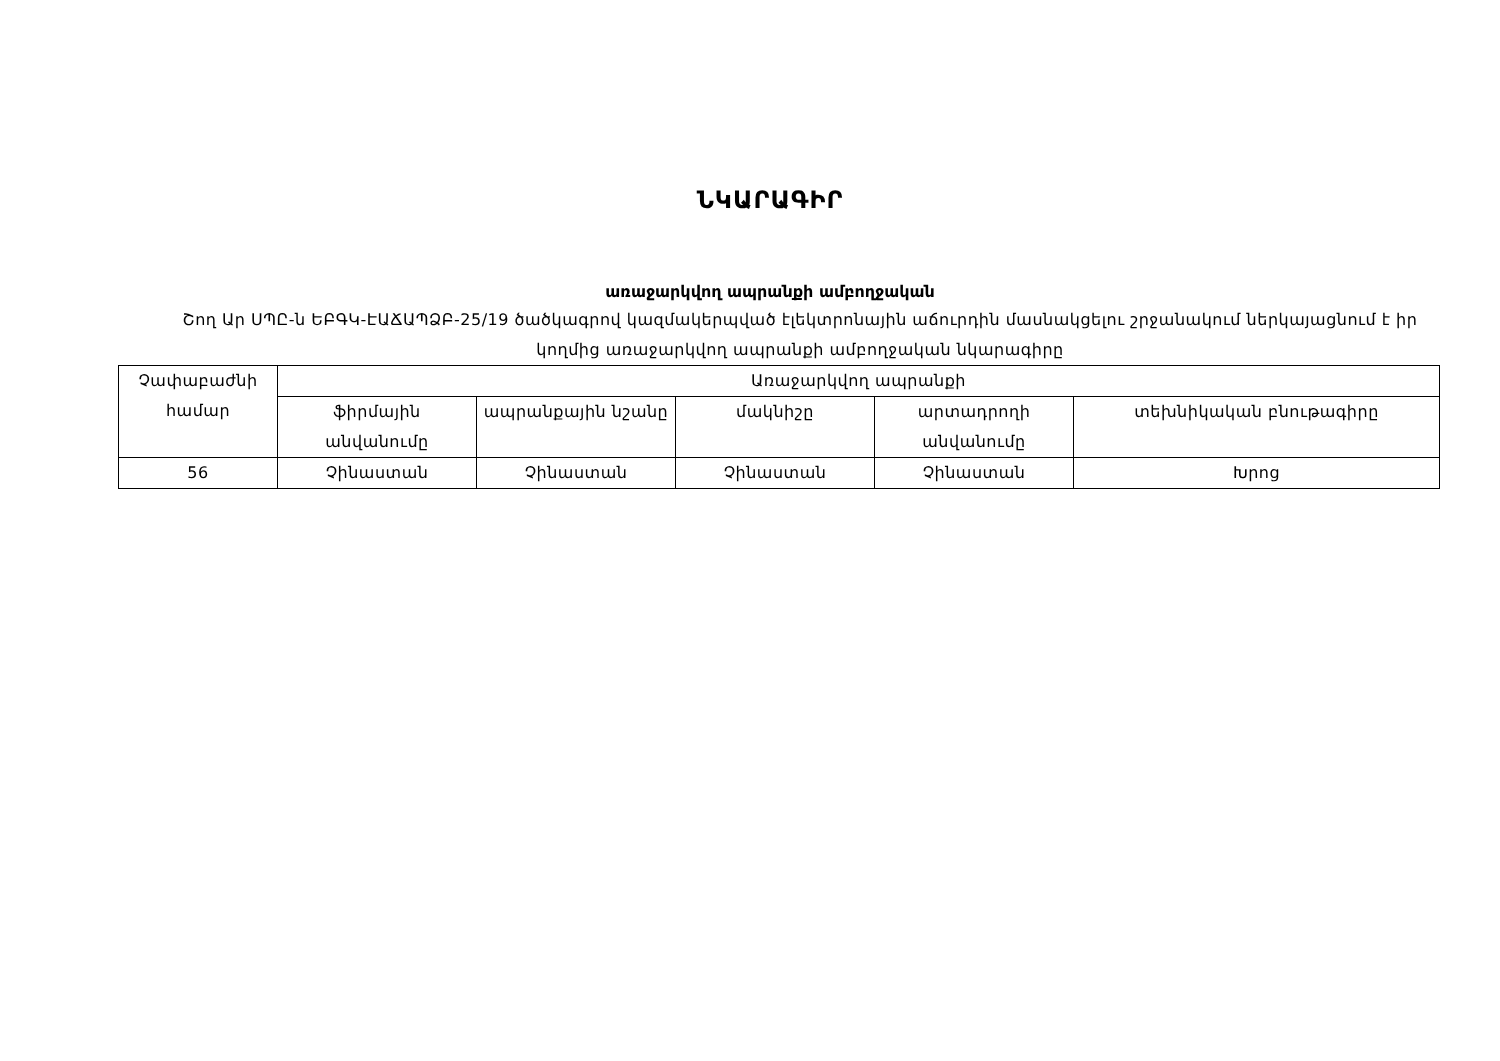ՆԿԱՐԱԳԻՐ
առաջարկվող ապրանքի ամբողջական
Շող Ար ՍՊԸ-ն ԵԲԳԿ-ԷԱՃԱՊՁԲ-25/19 ծածկագրով կազմակերպված էլեկտրոնային աճուրդին մասնակցելու շրջանակում ներկայացնում է իր կողմից առաջարկվող ապրանքի ամբողջական նկարագիրը
| Չափաբաժնի համար | Առաջարկվող ապրանքի | | | | |
| --- | --- | --- | --- | --- | --- |
| | ֆիրմային անվանումը | ապրանքային նշանը | մակնիշը | արտադրողի անվանումը | տեխնիկական բնութագիրը |
| 56 | Չինաստան | Չինաստան | Չինաստան | Չինաստան | Խրոց |